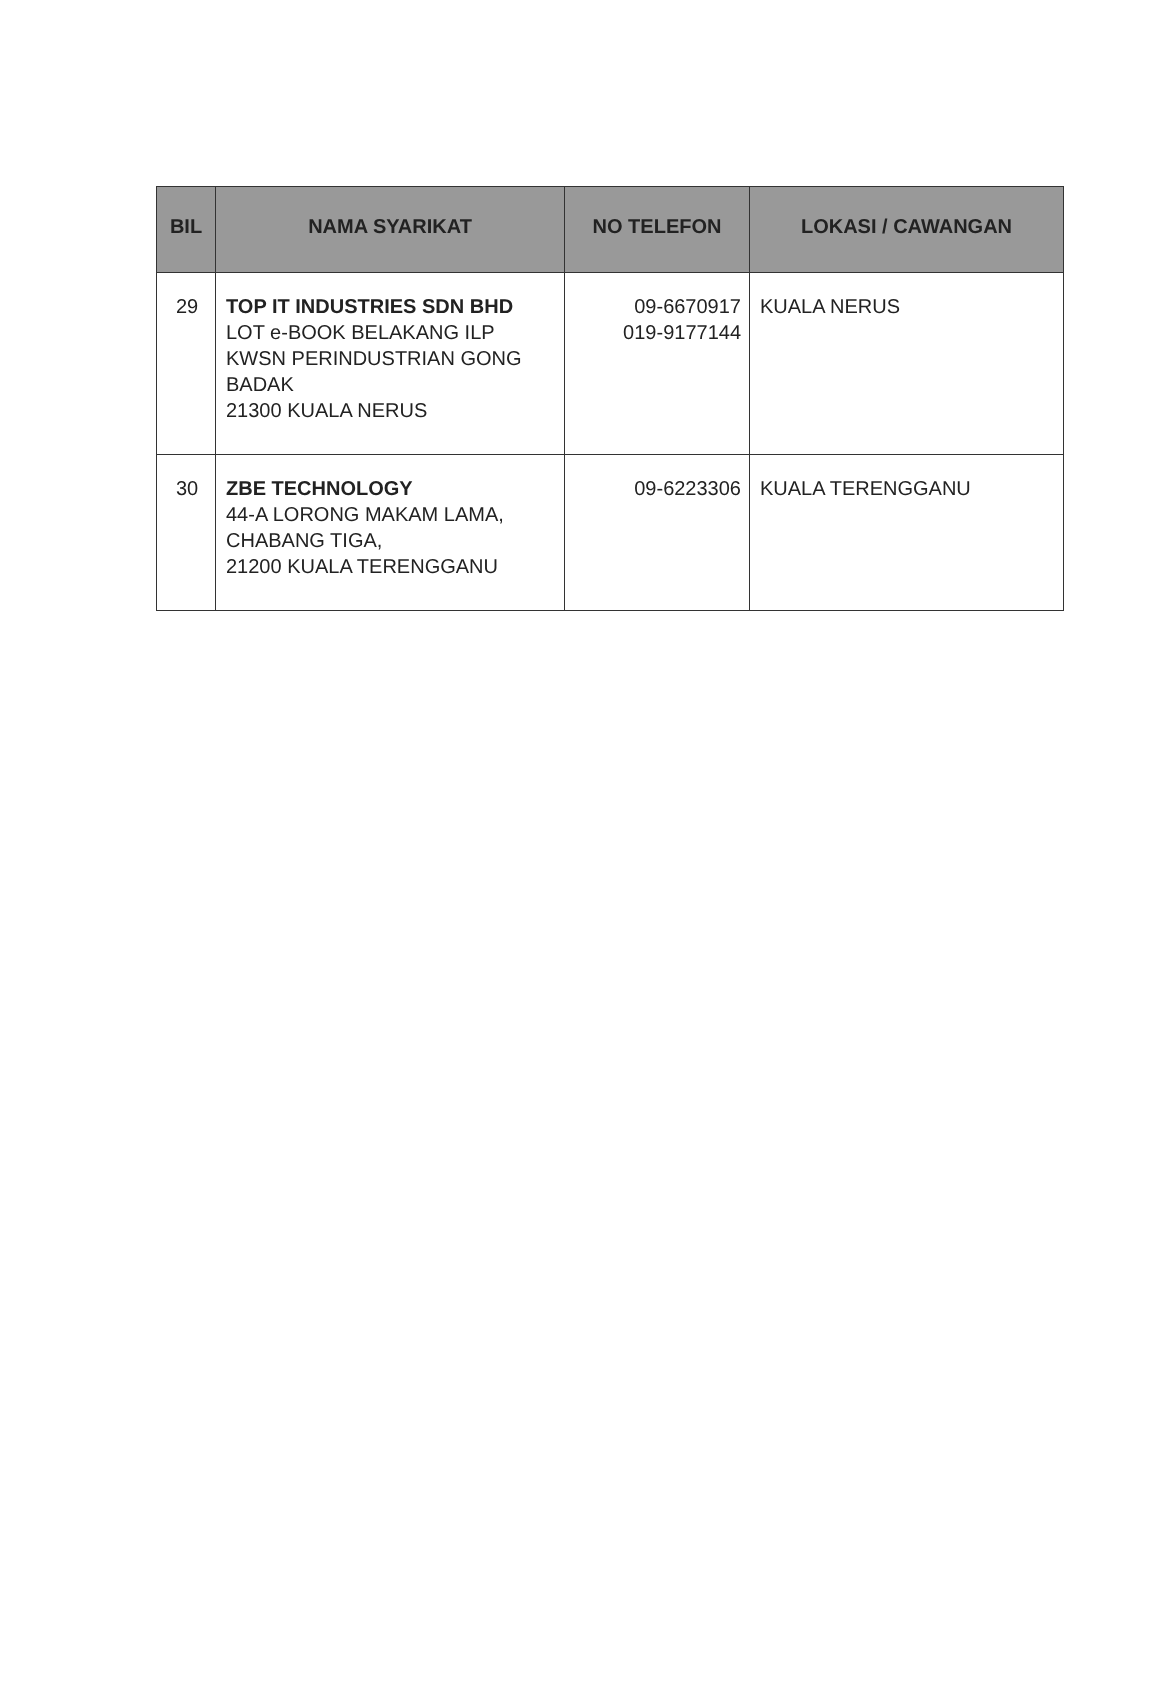| BIL | NAMA SYARIKAT | NO TELEFON | LOKASI / CAWANGAN |
| --- | --- | --- | --- |
| 29 | TOP IT INDUSTRIES SDN BHD LOT e-BOOK BELAKANG ILP KWSN PERINDUSTRIAN GONG BADAK 21300 KUALA NERUS | 09-6670917 019-9177144 | KUALA NERUS |
| 30 | ZBE TECHNOLOGY 44-A LORONG MAKAM LAMA, CHABANG TIGA, 21200 KUALA TERENGGANU | 09-6223306 | KUALA TERENGGANU |